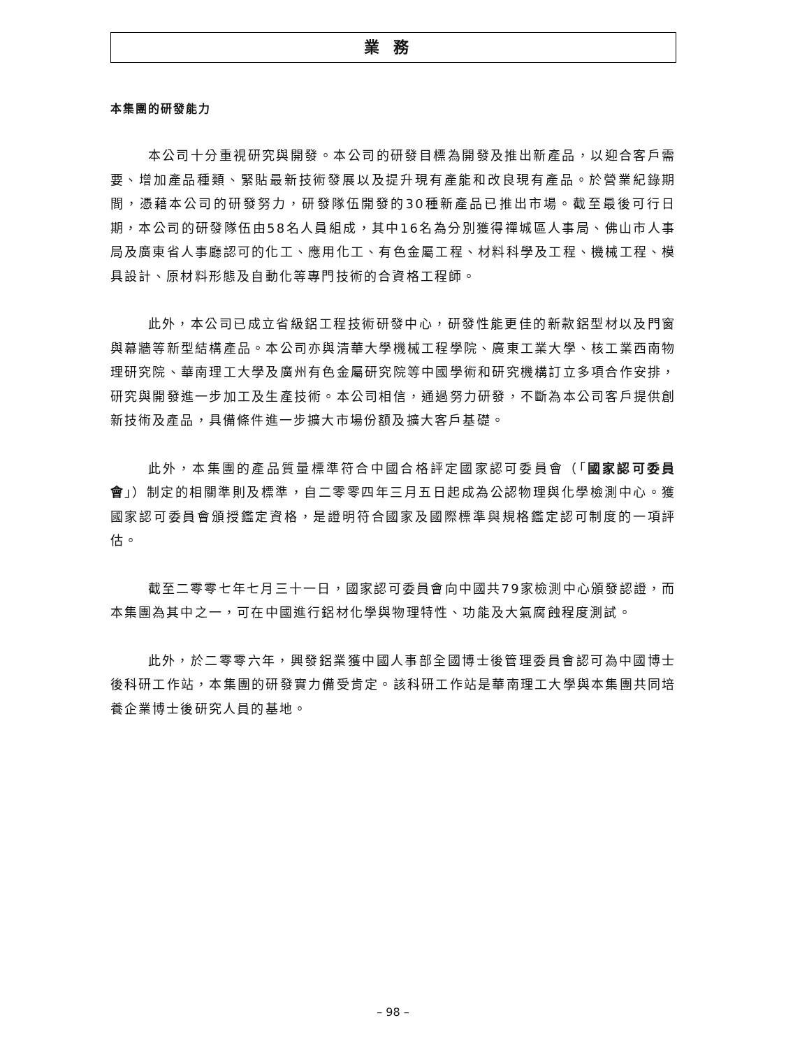業務
本集團的研發能力
本公司十分重視研究與開發。本公司的研發目標為開發及推出新產品，以迎合客戶需要、增加產品種類、緊貼最新技術發展以及提升現有產能和改良現有產品。於營業紀錄期間，憑藉本公司的研發努力，研發隊伍開發的30種新產品已推出市場。截至最後可行日期，本公司的研發隊伍由58名人員組成，其中16名為分別獲得禪城區人事局、佛山市人事局及廣東省人事廳認可的化工、應用化工、有色金屬工程、材料科學及工程、機械工程、模具設計、原材料形態及自動化等專門技術的合資格工程師。
此外，本公司已成立省級鋁工程技術研發中心，研發性能更佳的新款鋁型材以及門窗與幕牆等新型結構產品。本公司亦與清華大學機械工程學院、廣東工業大學、核工業西南物理研究院、華南理工大學及廣州有色金屬研究院等中國學術和研究機構訂立多項合作安排，研究與開發進一步加工及生產技術。本公司相信，通過努力研發，不斷為本公司客戶提供創新技術及產品，具備條件進一步擴大市場份額及擴大客戶基礎。
此外，本集團的產品質量標準符合中國合格評定國家認可委員會（「國家認可委員會」）制定的相關準則及標準，自二零零四年三月五日起成為公認物理與化學檢測中心。獲國家認可委員會頒授鑑定資格，是證明符合國家及國際標準與規格鑑定認可制度的一項評估。
截至二零零七年七月三十一日，國家認可委員會向中國共79家檢測中心頒發認證，而本集團為其中之一，可在中國進行鋁材化學與物理特性、功能及大氣腐蝕程度測試。
此外，於二零零六年，興發鋁業獲中國人事部全國博士後管理委員會認可為中國博士後科研工作站，本集團的研發實力備受肯定。該科研工作站是華南理工大學與本集團共同培養企業博士後研究人員的基地。
– 98 –